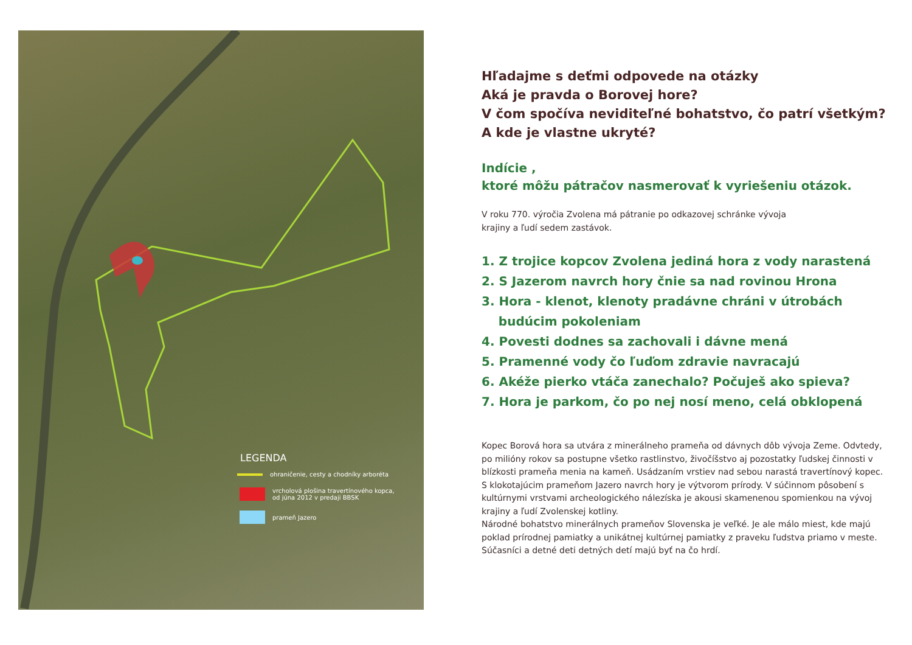LEGENDA
ohraničenie, cesty a chodníky arboréta
vrcholová plošina travertínového kopca,
od júna 2012 v predaji BBSK
prameň Jazero
Hľadajme s deťmi odpovede na otázky
Aká je pravda o Borovej hore?
V čom spočíva neviditeľné bohatstvo, čo patrí všetkým?
A kde je vlastne ukryté?
Indície ,
ktoré môžu pátračov nasmerovať k vyriešeniu otázok.
V roku 770. výročia Zvolena má pátranie po odkazovej schránke vývoja
krajiny a ľudí sedem zastávok.
1. Z trojice kopcov Zvolena jediná hora z vody narastená
2. S Jazerom navrch hory čnie sa nad rovinou Hrona
3. Hora - klenot, klenoty pradávne chráni v útrobách
budúcim pokoleniam
4. Povesti dodnes sa zachovali i dávne mená
5. Pramenné vody čo ľuďom zdravie navracajú
6. Akéže pierko vtáča zanechalo? Počuješ ako spieva?
7. Hora je parkom, čo po nej nosí meno, celá obklopená
Kopec Borová hora sa utvára z minerálneho prameňa od dávnych dôb vývoja Zeme. Odvtedy, po milióny rokov sa postupne všetko rastlinstvo, živočíšstvo aj pozostatky ľudskej činnosti v blízkosti prameňa menia na kameň. Usádzaním vrstiev nad sebou narastá travertínový kopec.
S klokotajúcim prameňom Jazero navrch hory je výtvorom prírody. V súčinnom pôsobení s kultúrnymi vrstvami archeologického nálezíska je akousi skamenenou spomienkou na vývoj krajiny a ľudí Zvolenskej kotliny.
Národné bohatstvo minerálnych prameňov Slovenska je veľké. Je ale málo miest, kde majú poklad prírodnej pamiatky a unikátnej kultúrnej pamiatky z praveku ľudstva priamo v meste.
Súčasníci a detné deti detných detí majú byť na čo hrdí.